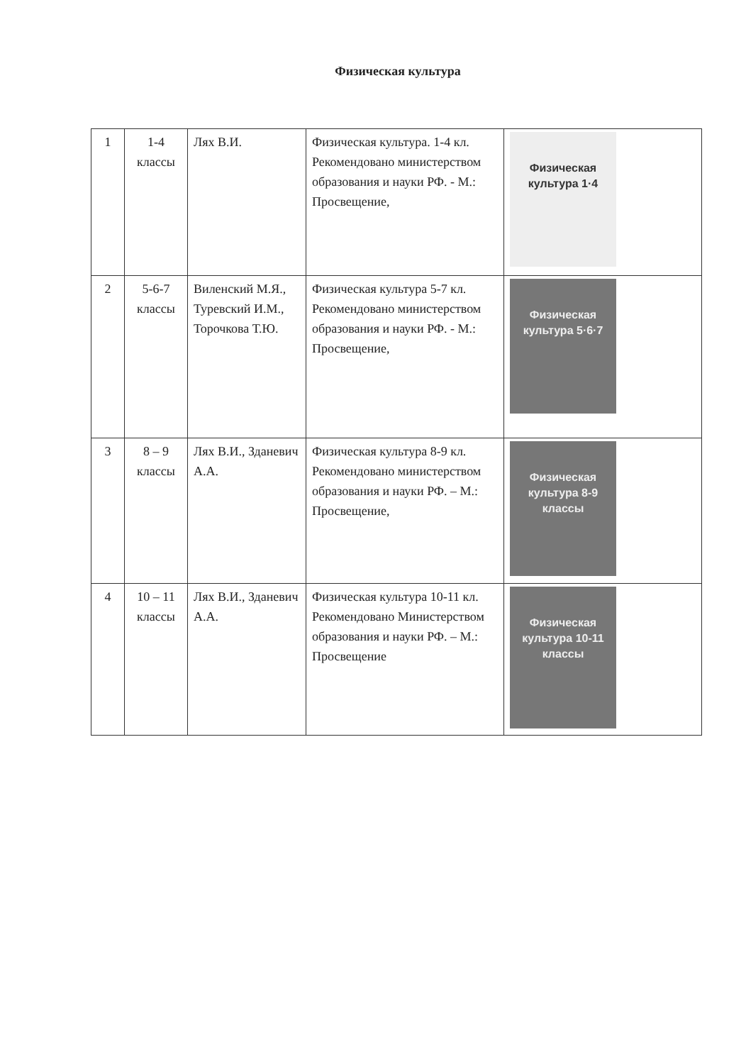Физическая культура
| 1 | 1-4 классы | Лях В.И. | Физическая культура. 1-4 кл. Рекомендовано министерством образования и науки РФ. - М.: Просвещение, | Физическая культура 1·4 |
| 2 | 5-6-7 классы | Виленский М.Я., Туревский И.М., Торочкова Т.Ю. | Физическая культура 5-7 кл. Рекомендовано министерством образования и науки РФ. - М.: Просвещение, | Физическая культура 5·6·7 |
| 3 | 8 – 9 классы | Лях В.И., Зданевич А.А. | Физическая культура 8-9 кл. Рекомендовано министерством образования и науки РФ. – М.: Просвещение, | Физическая культура 8-9 классы |
| 4 | 10 – 11 классы | Лях В.И., Зданевич А.А. | Физическая культура 10-11 кл. Рекомендовано Министерством образования и науки РФ. – М.: Просвещение | Физическая культура 10-11 классы |